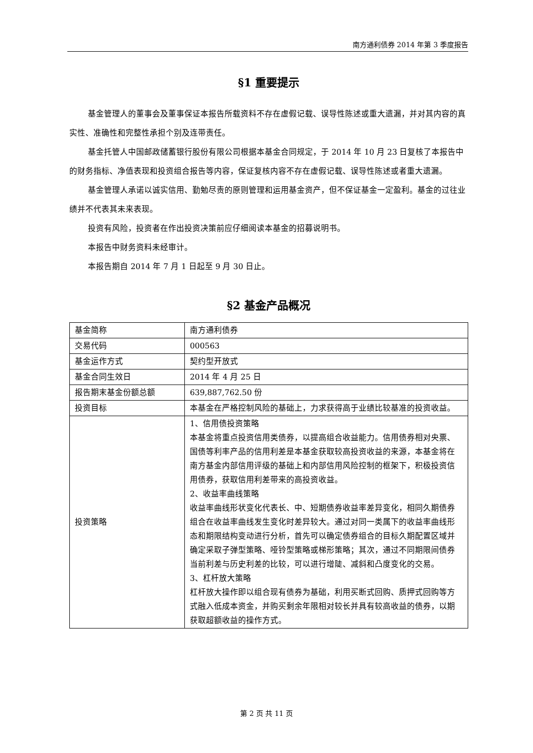南方通利债券 2014 年第 3 季度报告
§1 重要提示
基金管理人的董事会及董事保证本报告所载资料不存在虚假记载、误导性陈述或重大遗漏，并对其内容的真实性、准确性和完整性承担个别及连带责任。
基金托管人中国邮政储蓄银行股份有限公司根据本基金合同规定，于 2014 年 10 月 23 日复核了本报告中的财务指标、净值表现和投资组合报告等内容，保证复核内容不存在虚假记载、误导性陈述或者重大遗漏。
基金管理人承诺以诚实信用、勤勉尽责的原则管理和运用基金资产，但不保证基金一定盈利。基金的过往业绩并不代表其未来表现。
投资有风险，投资者在作出投资决策前应仔细阅读本基金的招募说明书。
本报告中财务资料未经审计。
本报告期自 2014 年 7 月 1 日起至 9 月 30 日止。
§2 基金产品概况
| 基金简称 | 南方通利债券 |
| 交易代码 | 000563 |
| 基金运作方式 | 契约型开放式 |
| 基金合同生效日 | 2014 年 4 月 25 日 |
| 报告期末基金份额总额 | 639,887,762.50 份 |
| 投资目标 | 本基金在严格控制风险的基础上，力求获得高于业绩比较基准的投资收益。 |
| 投资策略 | 1、信用债投资策略 本基金将重点投资信用类债券，以提高组合收益能力。信用债券相对央票、国债等利率产品的信用利差是本基金获取较高投资收益的来源，本基金将在南方基金内部信用评级的基础上和内部信用风险控制的框架下，积极投资信用债券，获取信用利差带来的高投资收益。 2、收益率曲线策略 收益率曲线形状变化代表长、中、短期债券收益率差异变化，相同久期债券组合在收益率曲线发生变化时差异较大。通过对同一类属下的收益率曲线形态和期限结构变动进行分析，首先可以确定债券组合的目标久期配置区域并确定采取子弹型策略、哑铃型策略或梯形策略；其次，通过不同期限间债券当前利差与历史利差的比较，可以进行增陡、减斜和凸度变化的交易。 3、杠杆放大策略 杠杆放大操作即以组合现有债券为基础，利用买断式回购、质押式回购等方式融入低成本资金，并购买剩余年限相对较长并具有较高收益的债券，以期获取超额收益的操作方式。 |
第 2 页 共 11 页